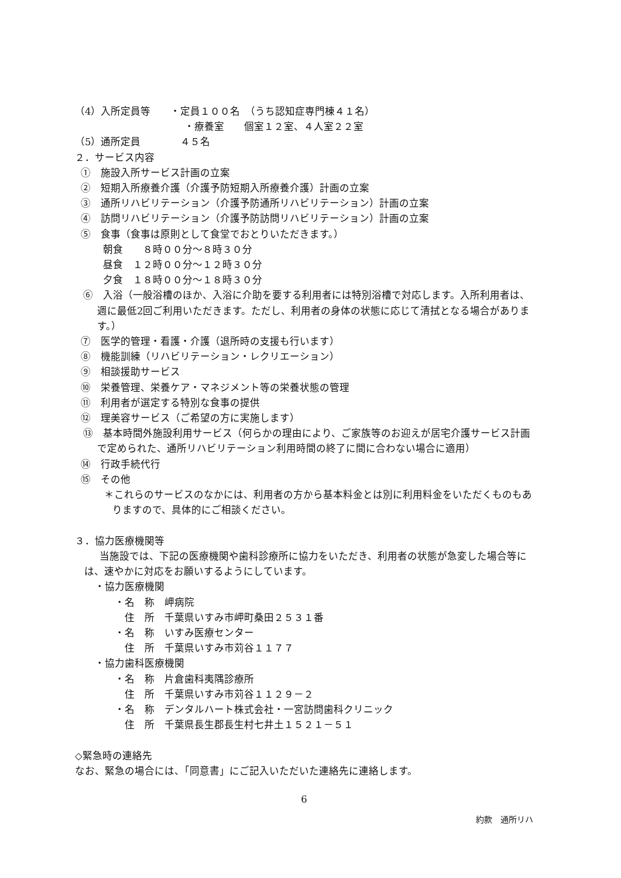（4）入所定員等　　・定員１００名　（うち認知症専門棟４１名）
　　　　　　　　　　　・療養室　　個室１２室、４人室２２室
（5）通所定員　　　　４５名
２．サービス内容
①　施設入所サービス計画の立案
②　短期入所療養介護（介護予防短期入所療養介護）計画の立案
③　通所リハビリテーション（介護予防通所リハビリテーション）計画の立案
④　訪問リハビリテーション（介護予防訪問リハビリテーション）計画の立案
⑤　食事（食事は原則として食堂でおとりいただきます。）
朝食　　８時００分～８時３０分
昼食　１２時００分～１２時３０分
夕食　１８時００分～１８時３０分
⑥　入浴（一般浴槽のほか、入浴に介助を要する利用者には特別浴槽で対応します。入所利用者は、週に最低2回ご利用いただきます。ただし、利用者の身体の状態に応じて清拭となる場合があります。）
⑦　医学的管理・看護・介護（退所時の支援も行います）
⑧　機能訓練（リハビリテーション・レクリエーション）
⑨　相談援助サービス
⑩　栄養管理、栄養ケア・マネジメント等の栄養状態の管理
⑪　利用者が選定する特別な食事の提供
⑫　理美容サービス（ご希望の方に実施します）
⑬　基本時間外施設利用サービス（何らかの理由により、ご家族等のお迎えが居宅介護サービス計画で定められた、通所リハビリテーション利用時間の終了に間に合わない場合に適用）
⑭　行政手続代行
⑮　その他
＊これらのサービスのなかには、利用者の方から基本料金とは別に利用料金をいただくものもありますので、具体的にご相談ください。
３．協力医療機関等
当施設では、下記の医療機関や歯科診療所に協力をいただき、利用者の状態が急変した場合等には、速やかに対応をお願いするようにしています。
　　・協力医療機関
　　　　・名　称　岬病院
　　　　　住　所　千葉県いすみ市岬町桑田２５３１番
　　　　・名　称　いすみ医療センター
　　　　　住　所　千葉県いすみ市苅谷１１７７
　　・協力歯科医療機関
　　　　・名　称　片倉歯科夷隅診療所
　　　　　住　所　千葉県いすみ市苅谷１１２９－２
　　　　・名　称　デンタルハート株式会社・一宮訪問歯科クリニック
　　　　　住　所　千葉県長生郡長生村七井土１５２１－５１
◇緊急時の連絡先
なお、緊急の場合には、「同意書」にご記入いただいた連絡先に連絡します。
6
約款　通所リハ